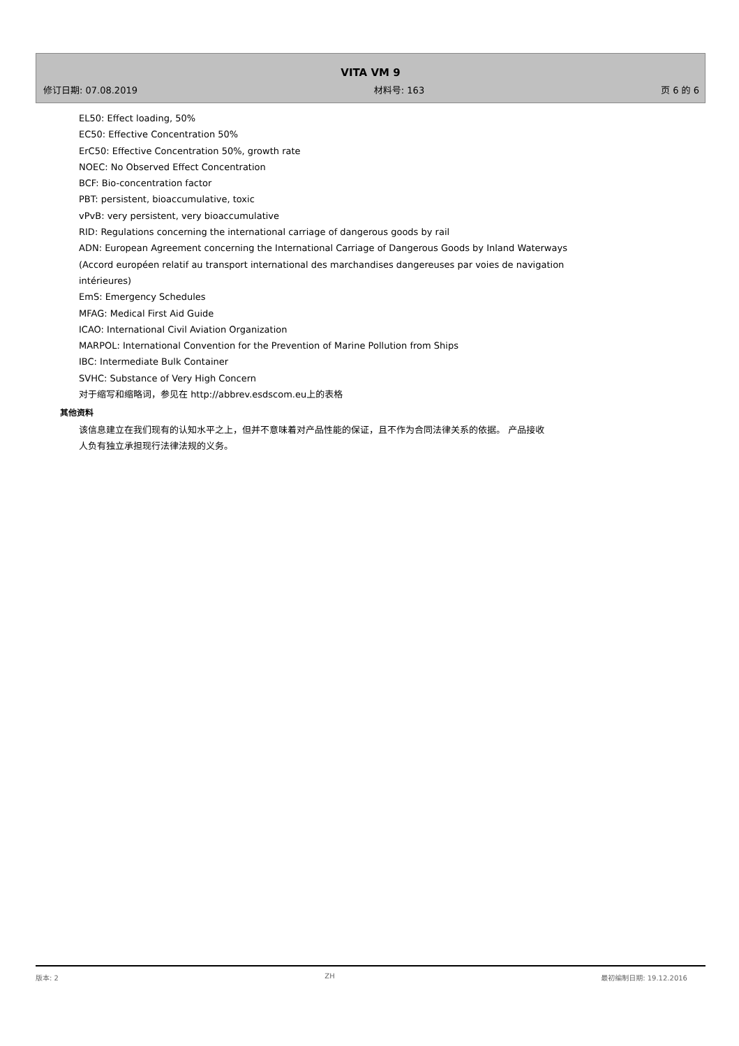VITA VM 9
修订日期: 07.08.2019 材料号: 163 页 6 的 6
EL50: Effect loading, 50%
EC50: Effective Concentration 50%
ErC50: Effective Concentration 50%, growth rate
NOEC: No Observed Effect Concentration
BCF: Bio-concentration factor
PBT: persistent, bioaccumulative, toxic
vPvB: very persistent, very bioaccumulative
RID: Regulations concerning the international carriage of dangerous goods by rail
ADN: European Agreement concerning the International Carriage of Dangerous Goods by Inland Waterways (Accord européen relatif au transport international des marchandises dangereuses par voies de navigation intérieures)
EmS: Emergency Schedules
MFAG: Medical First Aid Guide
ICAO: International Civil Aviation Organization
MARPOL: International Convention for the Prevention of Marine Pollution from Ships
IBC: Intermediate Bulk Container
SVHC: Substance of Very High Concern
对于缩写和缩略词，参见在 http://abbrev.esdscom.eu上的表格
其他资料
该信息建立在我们现有的认知水平之上，但并不意味着对产品性能的保证，且不作为合同法律关系的依据。 产品接收人负有独立承担现行法律法规的义务。
版本: 2 ZH 最初编制日期: 19.12.2016